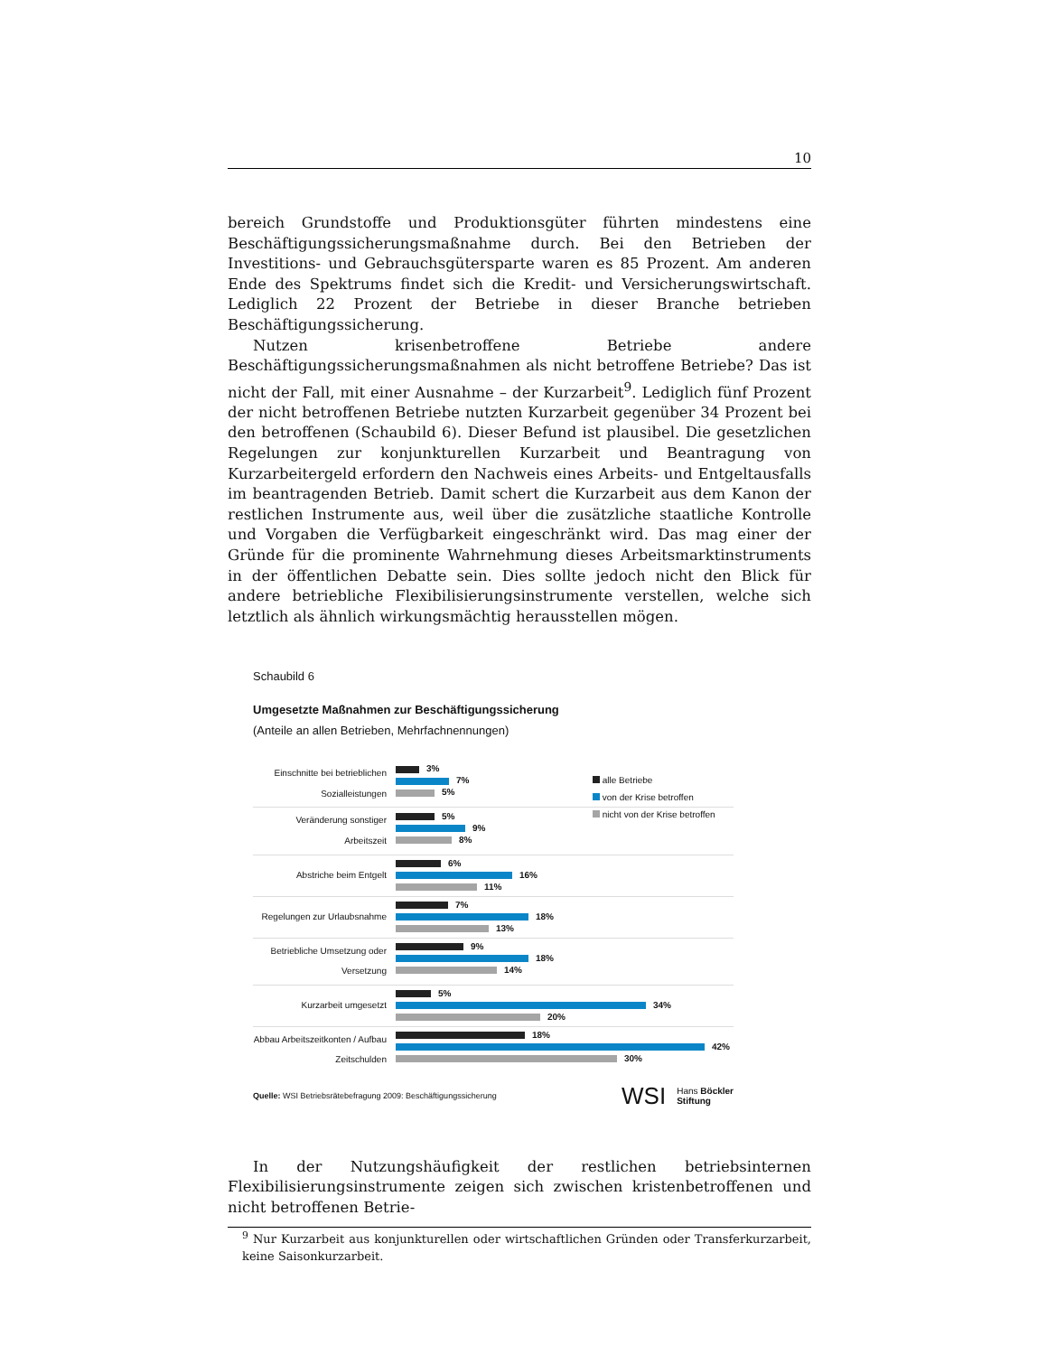10
bereich Grundstoffe und Produktionsgüter führten mindestens eine Beschäftigungssicherungsmaßnahme durch. Bei den Betrieben der Investitions- und Gebrauchsgütersparte waren es 85 Prozent. Am anderen Ende des Spektrums findet sich die Kredit- und Versicherungswirtschaft. Lediglich 22 Prozent der Betriebe in dieser Branche betrieben Beschäftigungssicherung.
Nutzen krisenbetroffene Betriebe andere Beschäftigungssicherungsmaßnahmen als nicht betroffene Betriebe? Das ist nicht der Fall, mit einer Ausnahme – der Kurzarbeit<sup>9</sup>. Lediglich fünf Prozent der nicht betroffenen Betriebe nutzten Kurzarbeit gegenüber 34 Prozent bei den betroffenen (Schaubild 6). Dieser Befund ist plausibel. Die gesetzlichen Regelungen zur konjunkturellen Kurzarbeit und Beantragung von Kurzarbeitergeld erfordern den Nachweis eines Arbeits- und Entgeltausfalls im beantragenden Betrieb. Damit schert die Kurzarbeit aus dem Kanon der restlichen Instrumente aus, weil über die zusätzliche staatliche Kontrolle und Vorgaben die Verfügbarkeit eingeschränkt wird. Das mag einer der Gründe für die prominente Wahrnehmung dieses Arbeitsmarktinstruments in der öffentlichen Debatte sein. Dies sollte jedoch nicht den Blick für andere betriebliche Flexibilisierungsinstrumente verstellen, welche sich letztlich als ähnlich wirkungsmächtig herausstellen mögen.
Schaubild 6
Umgesetzte Maßnahmen zur Beschäftigungssicherung
(Anteile an allen Betrieben, Mehrfachnennungen)
alle Betriebe
von der Krise betroffen
nicht von der Krise betroffen
Einschnitte bei betrieblichen Sozialleistungen
3%
7%
5%
Veränderung sonstiger Arbeitszeit
5%
9%
8%
Abstriche beim Entgelt
6%
16%
11%
Regelungen zur Urlaubsnahme
7%
18%
13%
Betriebliche Umsetzung oder Versetzung
9%
18%
14%
Kurzarbeit umgesetzt
5%
34%
20%
Abbau Arbeitszeitkonten / Aufbau Zeitschulden
18%
42%
30%
Quelle: WSI Betriebsrätebefragung 2009: Beschäftigungssicherung
WSI Hans Böckler
Stiftung
In der Nutzungshäufigkeit der restlichen betriebsinternen Flexibilisierungsinstrumente zeigen sich zwischen kristenbetroffenen und nicht betroffenen Betrie-
<sup>9</sup> Nur Kurzarbeit aus konjunkturellen oder wirtschaftlichen Gründen oder Transferkurzarbeit, keine Saisonkurzarbeit.